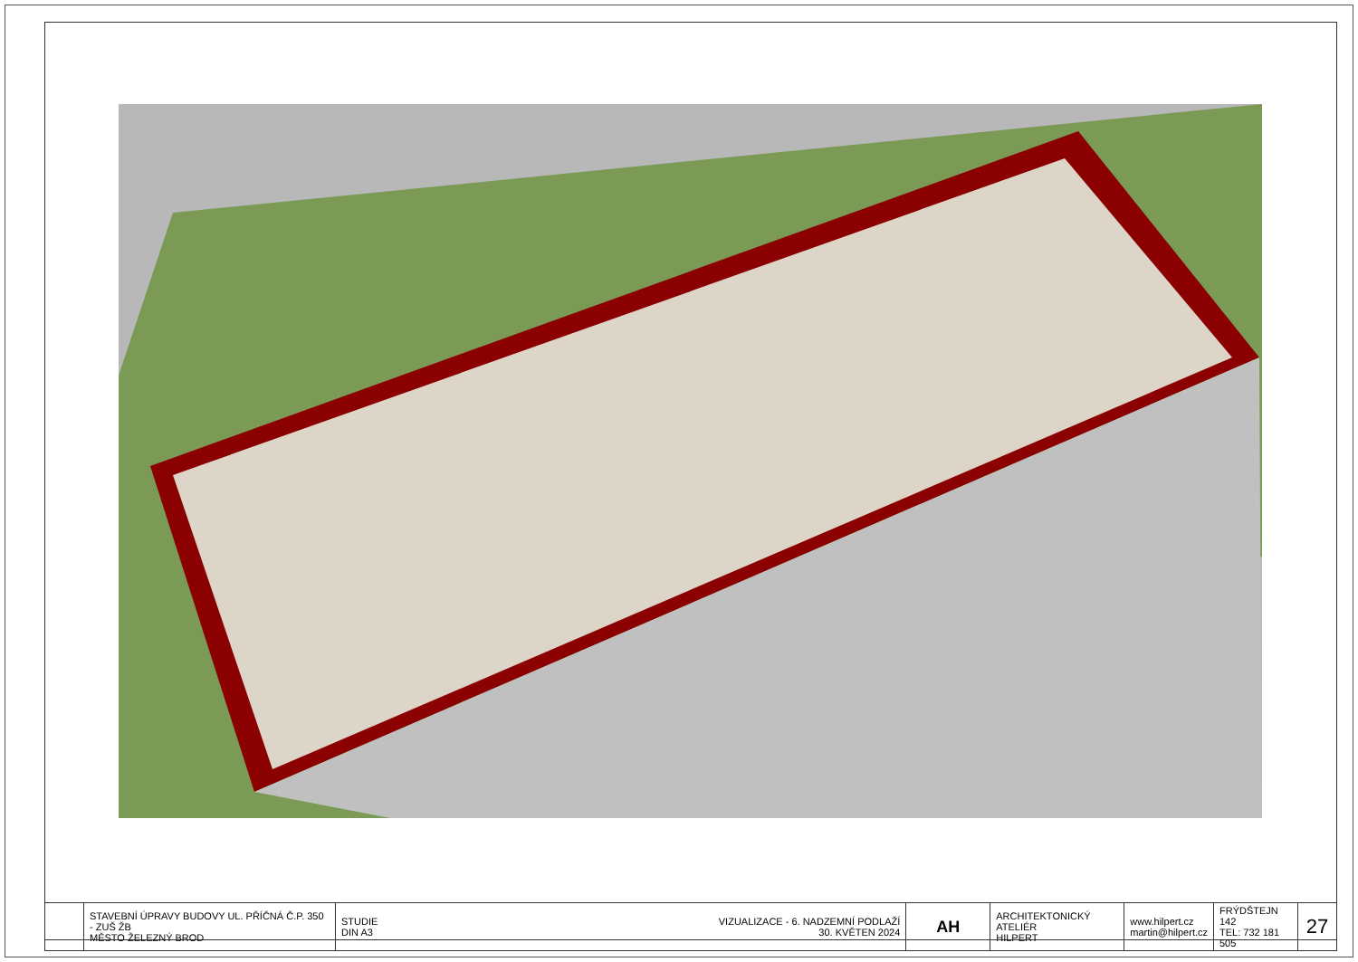| | STAVEBNÍ ÚPRAVY BUDOVY UL. PŘÍČNÁ Č.P. 350 - ZUŠ ŽB MĚSTO ŽELEZNÝ BROD | STUDIE DIN A3 | VIZUALIZACE - 6. NADZEMNÍ PODLAŽÍ 30. KVĚTEN 2024 | AH | ARCHITEKTONICKÝ ATELIÉR HILPERT | www.hilpert.cz martin@hilpert.cz | FRÝDŠTEJN 142 TEL: 732 181 505 | 27 |